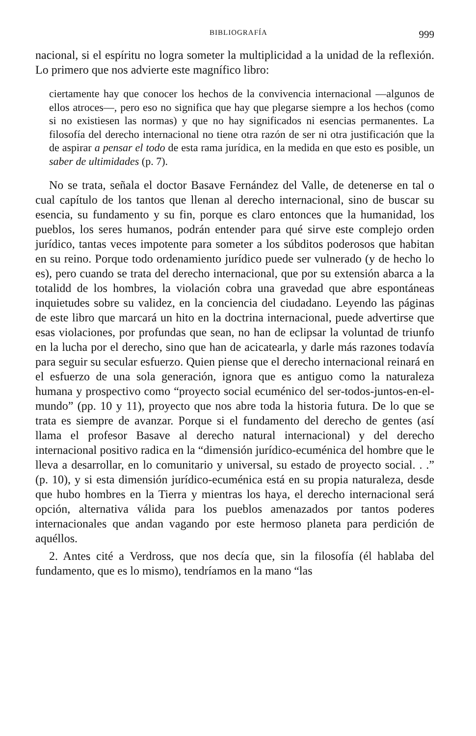BIBLIOGRAFÍA 999
nacional, si el espíritu no logra someter la multiplicidad a la unidad de la reflexión. Lo primero que nos advierte este magnífico libro:
ciertamente hay que conocer los hechos de la convivencia internacional —algunos de ellos atroces—, pero eso no significa que hay que plegarse siempre a los hechos (como si no existiesen las normas) y que no hay significados ni esencias permanentes. La filosofía del derecho internacional no tiene otra razón de ser ni otra justificación que la de aspirar a pensar el todo de esta rama jurídica, en la medida en que esto es posible, un saber de ultimidades (p. 7).
No se trata, señala el doctor Basave Fernández del Valle, de detenerse en tal o cual capítulo de los tantos que llenan al derecho internacional, sino de buscar su esencia, su fundamento y su fin, porque es claro entonces que la humanidad, los pueblos, los seres humanos, podrán entender para qué sirve este complejo orden jurídico, tantas veces impotente para someter a los súbditos poderosos que habitan en su reino. Porque todo ordenamiento jurídico puede ser vulnerado (y de hecho lo es), pero cuando se trata del derecho internacional, que por su extensión abarca a la totalidd de los hombres, la violación cobra una gravedad que abre espontáneas inquietudes sobre su validez, en la conciencia del ciudadano. Leyendo las páginas de este libro que marcará un hito en la doctrina internacional, puede advertirse que esas violaciones, por profundas que sean, no han de eclipsar la voluntad de triunfo en la lucha por el derecho, sino que han de acicatearla, y darle más razones todavía para seguir su secular esfuerzo. Quien piense que el derecho internacional reinará en el esfuerzo de una sola generación, ignora que es antiguo como la naturaleza humana y prospectivo como “proyecto social ecuménico del ser-todos-juntos-en-el-mundo” (pp. 10 y 11), proyecto que nos abre toda la historia futura. De lo que se trata es siempre de avanzar. Porque si el fundamento del derecho de gentes (así llama el profesor Basave al derecho natural internacional) y del derecho internacional positivo radica en la “dimensión jurídico-ecuménica del hombre que le lleva a desarrollar, en lo comunitario y universal, su estado de proyecto social. . .” (p. 10), y si esta dimensión jurídico-ecuménica está en su propia naturaleza, desde que hubo hombres en la Tierra y mientras los haya, el derecho internacional será opción, alternativa válida para los pueblos amenazados por tantos poderes internacionales que andan vagando por este hermoso planeta para perdición de aquéllos.
2. Antes cité a Verdross, que nos decía que, sin la filosofía (él hablaba del fundamento, que es lo mismo), tendríamos en la mano “las